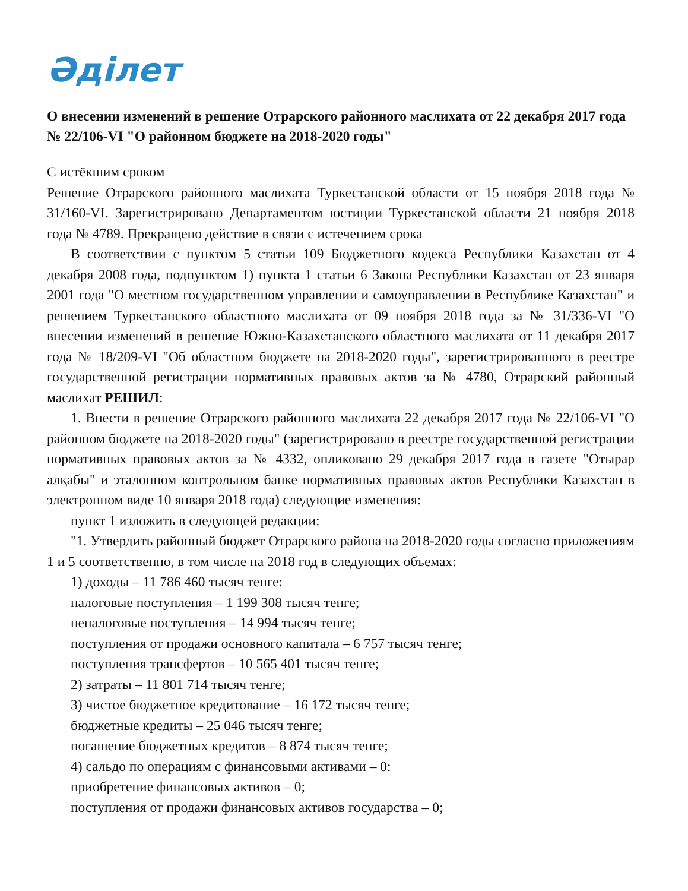Әділет
О внесении изменений в решение Отрарского районного маслихата от 22 декабря 2017 года № 22/106-VI "О районном бюджете на 2018-2020 годы"
С истёкшим сроком
Решение Отрарского районного маслихата Туркестанской области от 15 ноября 2018 года № 31/160-VI. Зарегистрировано Департаментом юстиции Туркестанской области 21 ноября 2018 года № 4789. Прекращено действие в связи с истечением срока
В соответствии с пунктом 5 статьи 109 Бюджетного кодекса Республики Казахстан от 4 декабря 2008 года, подпунктом 1) пункта 1 статьи 6 Закона Республики Казахстан от 23 января 2001 года "О местном государственном управлении и самоуправлении в Республике Казахстан" и решением Туркестанского областного маслихата от 09 ноября 2018 года за № 31/336-VI "О внесении изменений в решение Южно-Казахстанского областного маслихата от 11 декабря 2017 года № 18/209-VI "Об областном бюджете на 2018-2020 годы", зарегистрированного в реестре государственной регистрации нормативных правовых актов за № 4780, Отрарский районный маслихат РЕШИЛ:
1. Внести в решение Отрарского районного маслихата 22 декабря 2017 года № 22/106-VI "О районном бюджете на 2018-2020 годы" (зарегистрировано в реестре государственной регистрации нормативных правовых актов за № 4332, опликовано 29 декабря 2017 года в газете "Отырар алқабы" и эталонном контрольном банке нормативных правовых актов Республики Казахстан в электронном виде 10 января 2018 года) следующие изменения:
пункт 1 изложить в следующей редакции:
"1. Утвердить районный бюджет Отрарского района на 2018-2020 годы согласно приложениям 1 и 5 соответственно, в том числе на 2018 год в следующих объемах:
1) доходы – 11 786 460 тысяч тенге:
налоговые поступления – 1 199 308 тысяч тенге;
неналоговые поступления – 14 994 тысяч тенге;
поступления от продажи основного капитала – 6 757 тысяч тенге;
поступления трансфертов – 10 565 401 тысяч тенге;
2) затраты – 11 801 714 тысяч тенге;
3) чистое бюджетное кредитование – 16 172 тысяч тенге;
бюджетные кредиты – 25 046 тысяч тенге;
погашение бюджетных кредитов – 8 874 тысяч тенге;
4) сальдо по операциям с финансовыми активами – 0:
приобретение финансовых активов – 0;
поступления от продажи финансовых активов государства – 0;